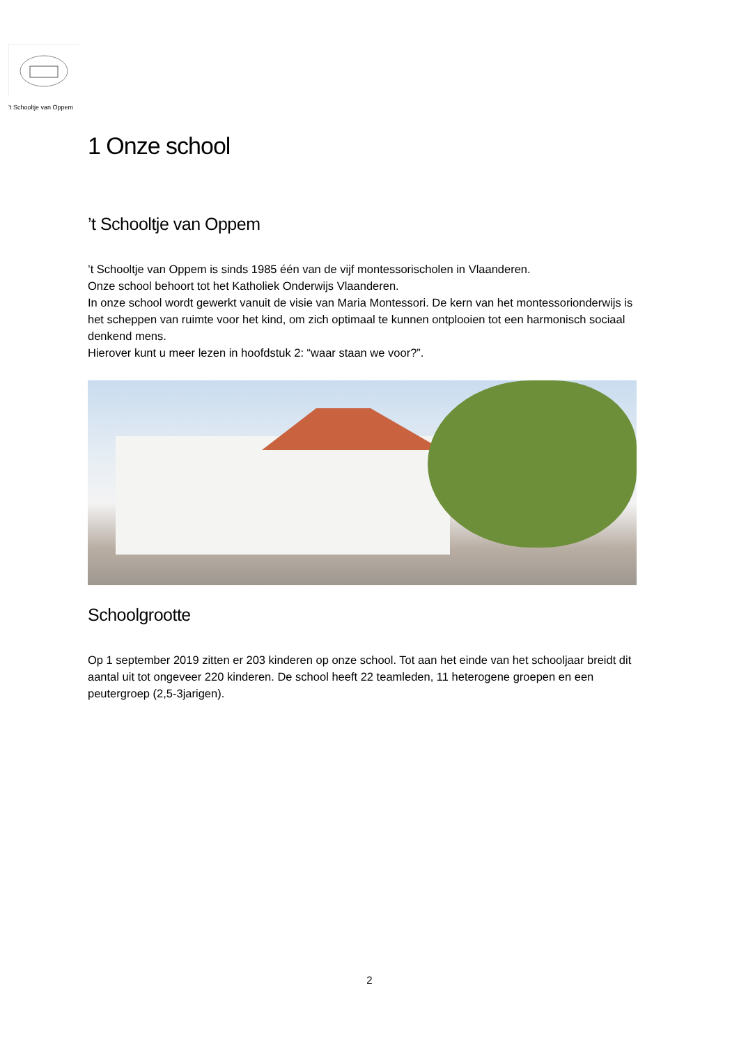’t Schooltje van Oppem
1 Onze school
’t Schooltje van Oppem
’t Schooltje van Oppem is sinds 1985 één van de vijf montessorischolen in Vlaanderen.
Onze school behoort tot het Katholiek Onderwijs Vlaanderen.
In onze school wordt gewerkt vanuit de visie van Maria Montessori. De kern van het montessorionderwijs is het scheppen van ruimte voor het kind, om zich optimaal te kunnen ontplooien tot een harmonisch sociaal denkend mens.
Hierover kunt u meer lezen in hoofdstuk 2: “waar staan we voor?”.
Schoolgrootte
Op 1 september 2019 zitten er 203 kinderen op onze school. Tot aan het einde van het schooljaar breidt dit aantal uit tot ongeveer 220 kinderen. De school heeft 22 teamleden, 11 heterogene groepen en een peutergroep (2,5-3jarigen).
2